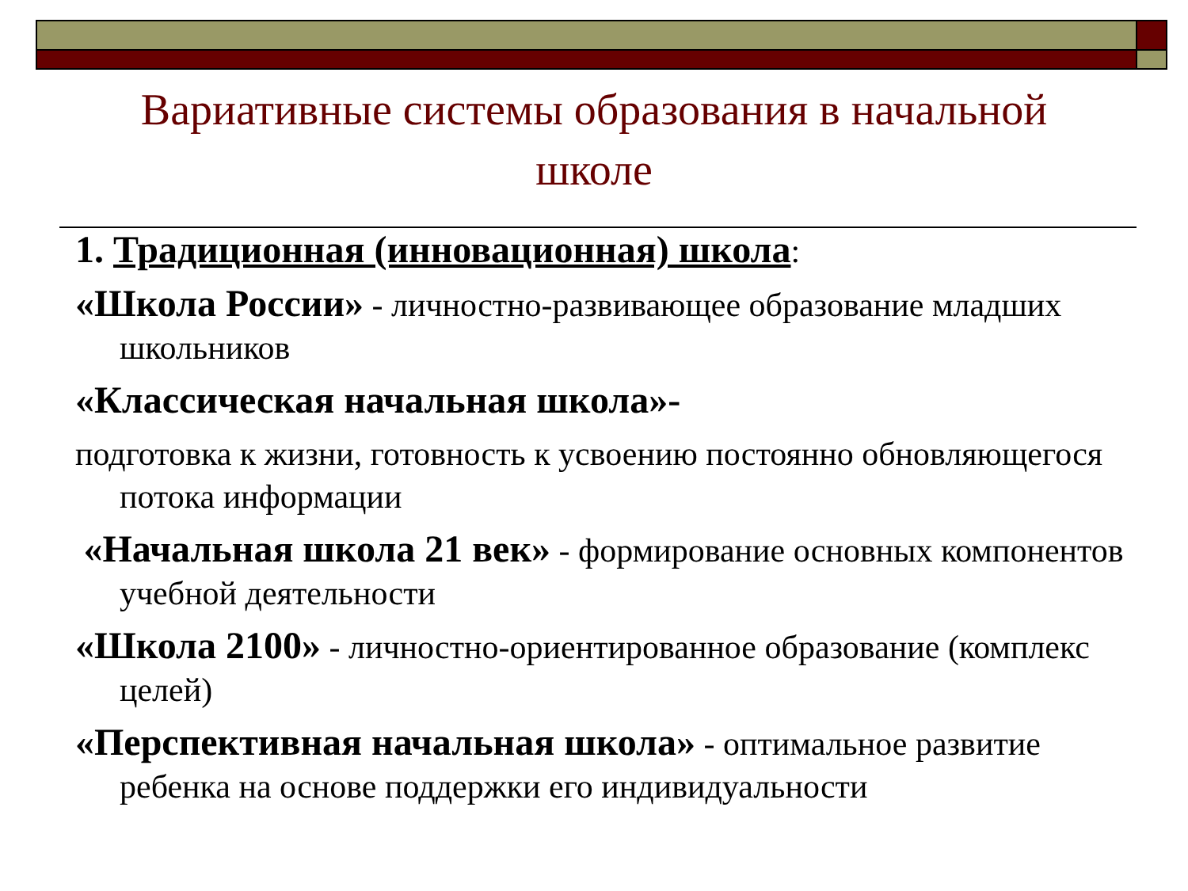Вариативные системы образования в начальной школе
1. Традиционная (инновационная) школа:
«Школа России» - личностно-развивающее образование младших школьников
«Классическая начальная школа»-
подготовка к жизни, готовность к усвоению постоянно обновляющегося потока информации
«Начальная школа 21 век» - формирование основных компонентов учебной деятельности
«Школа 2100» - личностно-ориентированное образование (комплекс целей)
«Перспективная начальная школа» - оптимальное развитие ребенка на основе поддержки его индивидуальности